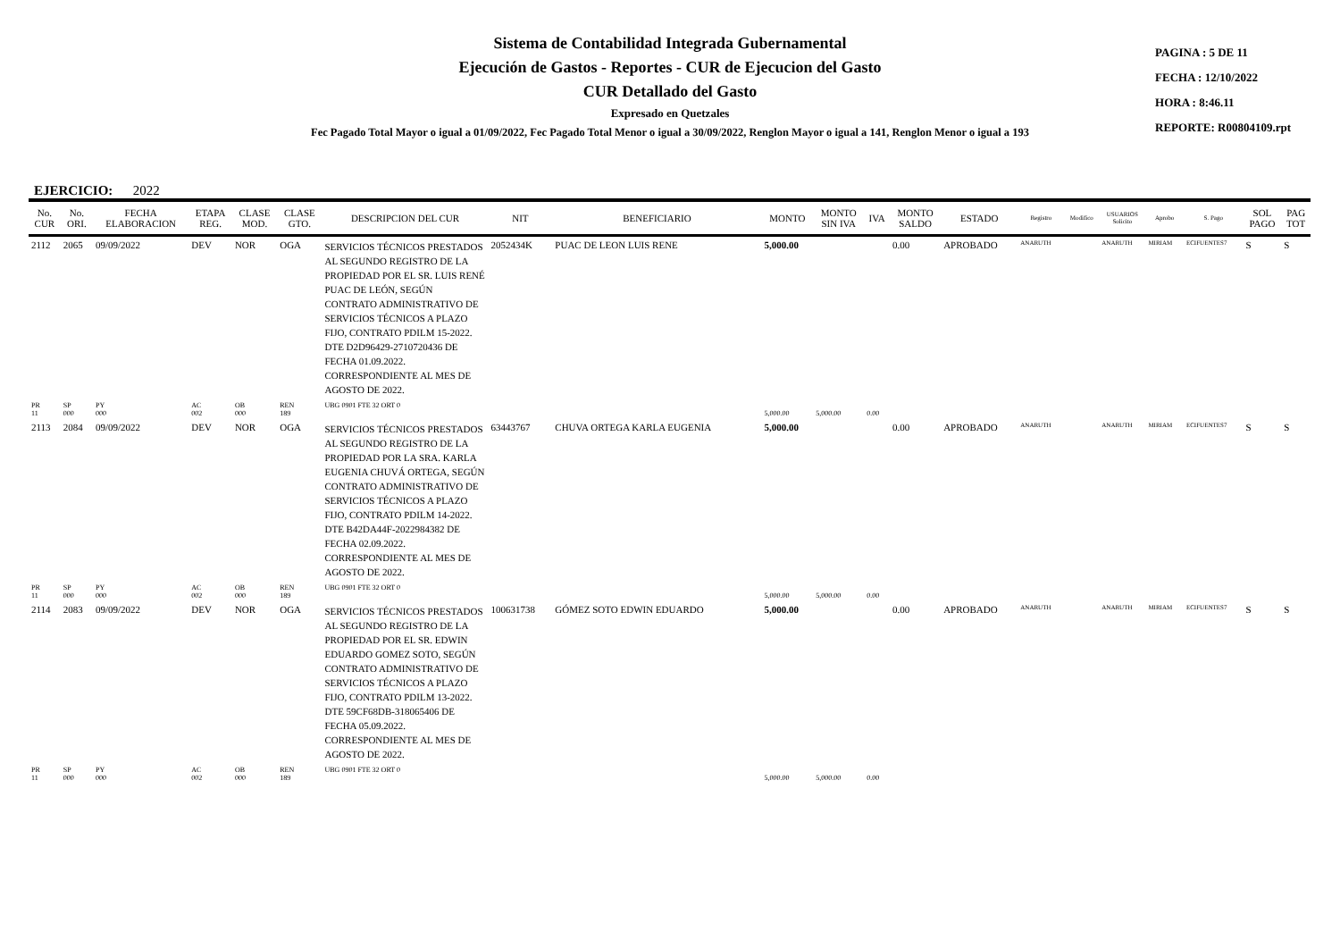Sistema de Contabilidad Integrada Gubernamental
Ejecución de Gastos - Reportes - CUR de Ejecucion del Gasto
CUR Detallado del Gasto
Expresado en Quetzales
Fec Pagado Total Mayor o igual a 01/09/2022, Fec Pagado Total Menor o igual a 30/09/2022, Renglon Mayor o igual a 141, Renglon Menor o igual a 193
PAGINA : 5 DE 11
FECHA : 12/10/2022
HORA : 8:46.11
REPORTE: R00804109.rpt
EJERCICIO: 2022
| No. CUR | No. ORI. | FECHA ELABORACION | ETAPA REG. | CLASE MOD. | CLASE GTO. | DESCRIPCION DEL CUR | NIT | BENEFICIARIO | MONTO | MONTO SIN IVA | IVA | MONTO SALDO | ESTADO | Registro | Modifico | USUARIOS Solicito | Aprobo | S. Pago | SOL PAGO | PAG TOT |
| --- | --- | --- | --- | --- | --- | --- | --- | --- | --- | --- | --- | --- | --- | --- | --- | --- | --- | --- | --- | --- |
| 2112 | 2065 | 09/09/2022 | DEV | NOR | OGA | SERVICIOS TÉCNICOS PRESTADOS AL SEGUNDO REGISTRO DE LA PROPIEDAD POR EL SR. LUIS RENÉ PUAC DE LEÓN, SEGÚN CONTRATO ADMINISTRATIVO DE SERVICIOS TÉCNICOS A PLAZO FIJO, CONTRATO PDILM 15-2022. DTE D2D96429-2710720436 DE FECHA 01.09.2022. CORRESPONDIENTE AL MES DE AGOSTO DE 2022. | 2052434K | PUAC DE LEON LUIS RENE | 5,000.00 | | | 0.00 | APROBADO | ANARUTH | | ANARUTH | MIRIAM | ECIFUENTES7 | S | S |
| PR 11 | SP 000 | PY 000 | AC 002 | OB 000 | REN 189 | UBG 0901 FTE 32 ORT 0 | | | 5,000.00 | 5,000.00 | 0.00 | | | | | | | | | |
| 2113 | 2084 | 09/09/2022 | DEV | NOR | OGA | SERVICIOS TÉCNICOS PRESTADOS AL SEGUNDO REGISTRO DE LA PROPIEDAD POR LA SRA. KARLA EUGENIA CHUVÁ ORTEGA, SEGÚN CONTRATO ADMINISTRATIVO DE SERVICIOS TÉCNICOS A PLAZO FIJO, CONTRATO PDILM 14-2022. DTE B42DA44F-2022984382 DE FECHA 02.09.2022. CORRESPONDIENTE AL MES DE AGOSTO DE 2022. | 63443767 | CHUVA ORTEGA KARLA EUGENIA | 5,000.00 | | | 0.00 | APROBADO | ANARUTH | | ANARUTH | MIRIAM | ECIFUENTES7 | S | S |
| PR 11 | SP 000 | PY 000 | AC 002 | OB 000 | REN 189 | UBG 0901 FTE 32 ORT 0 | | | 5,000.00 | 5,000.00 | 0.00 | | | | | | | | | |
| 2114 | 2083 | 09/09/2022 | DEV | NOR | OGA | SERVICIOS TÉCNICOS PRESTADOS AL SEGUNDO REGISTRO DE LA PROPIEDAD POR EL SR. EDWIN EDUARDO GOMEZ SOTO, SEGÚN CONTRATO ADMINISTRATIVO DE SERVICIOS TÉCNICOS A PLAZO FIJO, CONTRATO PDILM 13-2022. DTE 59CF68DB-318065406 DE FECHA 05.09.2022. CORRESPONDIENTE AL MES DE AGOSTO DE 2022. | 100631738 | GÓMEZ SOTO EDWIN EDUARDO | 5,000.00 | | | 0.00 | APROBADO | ANARUTH | | ANARUTH | MIRIAM | ECIFUENTES7 | S | S |
| PR 11 | SP 000 | PY 000 | AC 002 | OB 000 | REN 189 | UBG 0901 FTE 32 ORT 0 | | | 5,000.00 | 5,000.00 | 0.00 | | | | | | | | | |